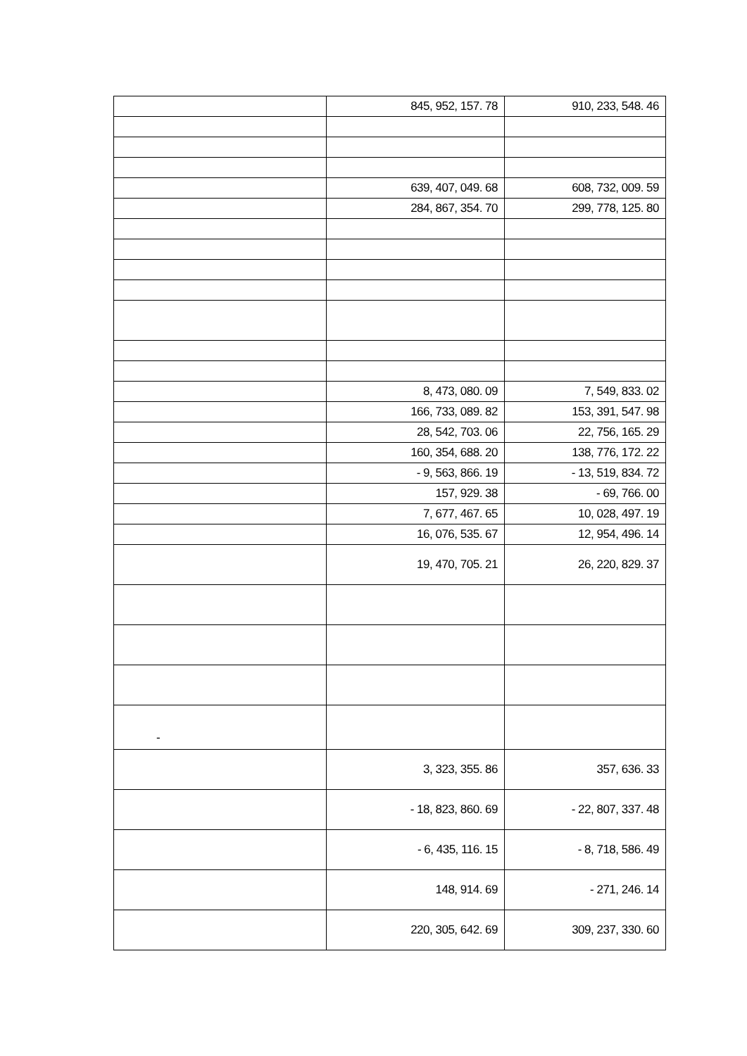| | 845, 952, 157. 78 | 910, 233, 548. 46 |
| | 639, 407, 049. 68 | 608, 732, 009. 59 |
| | 284, 867, 354. 70 | 299, 778, 125. 80 |
| | 8, 473, 080. 09 | 7, 549, 833. 02 |
| | 166, 733, 089. 82 | 153, 391, 547. 98 |
| | 28, 542, 703. 06 | 22, 756, 165. 29 |
| | 160, 354, 688. 20 | 138, 776, 172. 22 |
| | - 9, 563, 866. 19 | - 13, 519, 834. 72 |
| | 157, 929. 38 | - 69, 766. 00 |
| | 7, 677, 467. 65 | 10, 028, 497. 19 |
| | 16, 076, 535. 67 | 12, 954, 496. 14 |
| | 19, 470, 705. 21 | 26, 220, 829. 37 |
| - | | |
| | 3, 323, 355. 86 | 357, 636. 33 |
| | - 18, 823, 860. 69 | - 22, 807, 337. 48 |
| | - 6, 435, 116. 15 | - 8, 718, 586. 49 |
| | 148, 914. 69 | - 271, 246. 14 |
| | 220, 305, 642. 69 | 309, 237, 330. 60 |